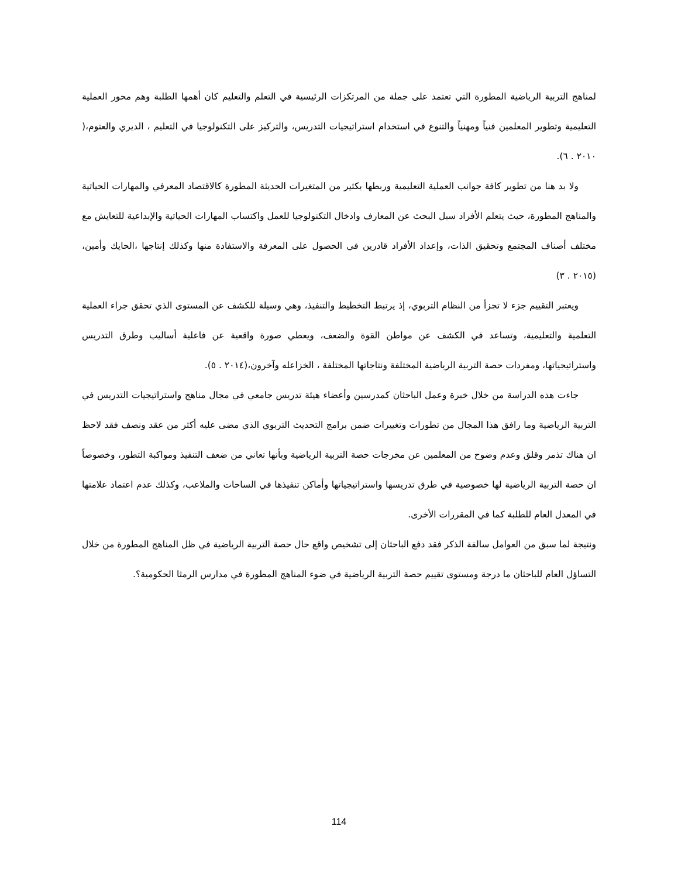لمناهج التربية الرياضية المطورة التي تعتمد على جملة من المرتكزات الرئيسية في التعلم والتعليم كان أهمها الطلبة وهم محور العملية التعليمية وتطوير المعلمين فنياً ومهنياً والتنوع في استخدام استراتيجيات التدريس، والتركيز على التكنولوجيا في التعليم ، الديري والعتوم،( ٢٠١٠ . ٦).
ولا بد هنا من تطوير كافة جوانب العملية التعليمية وربطها بكثير من المتغيرات الحديثة المطورة كالاقتصاد المعرفي والمهارات الحياتية والمناهج المطورة، حيث يتعلم الأفراد سبل البحث عن المعارف وادخال التكنولوجيا للعمل واكتساب المهارات الحياتية والإبداعية للتعايش مع مختلف أصناف المجتمع وتحقيق الذات، وإعداد الأفراد قادرين في الحصول على المعرفة والاستفادة منها وكذلك إنتاجها ،الحايك وأمين،(٢٠١٥ . ٣)
ويعتبر التقييم جزء لا تجزأ من النظام التربوي، إذ يرتبط التخطيط والتنفيذ، وهي وسيلة للكشف عن المستوى الذي تحقق جراء العملية التعلمية والتعليمية، وتساعد في الكشف عن مواطن القوة والضعف، ويعطي صورة واقعية عن فاعلية أساليب وطرق التدريس واستراتيجياتها، ومفردات حصة التربية الرياضية المختلفة ونتاجاتها المختلفة ، الخزاعله وآخرون،(٢٠١٤ . ٥).
جاءت هذه الدراسة من خلال خبرة وعمل الباحثان كمدرسين وأعضاء هيئة تدريس جامعي في مجال مناهج واستراتيجيات التدريس في التربية الرياضية وما رافق هذا المجال من تطورات وتغييرات ضمن برامج التحديث التربوي الذي مضى عليه أكثر من عقد ونصف فقد لاحظ ان هناك تذمر وقلق وعدم وضوح من المعلمين عن مخرجات حصة التربية الرياضية وبأنها تعاني من ضعف التنفيذ ومواكبة التطور، وخصوصاً ان حصة التربية الرياضية لها خصوصية في طرق تدريسها واستراتيجياتها وأماكن تنفيذها في الساحات والملاعب، وكذلك عدم اعتماد علامتها في المعدل العام للطلبة كما في المقررات الأخرى.
ونتيجة لما سبق من العوامل سالفة الذكر فقد دفع الباحثان إلى تشخيص واقع حال حصة التربية الرياضية في ظل المناهج المطورة من خلال التساؤل العام للباحثان ما درجة ومستوى تقييم حصة التربية الرياضية في ضوء المناهج المطورة في مدارس الرمثا الحكومية؟.
114